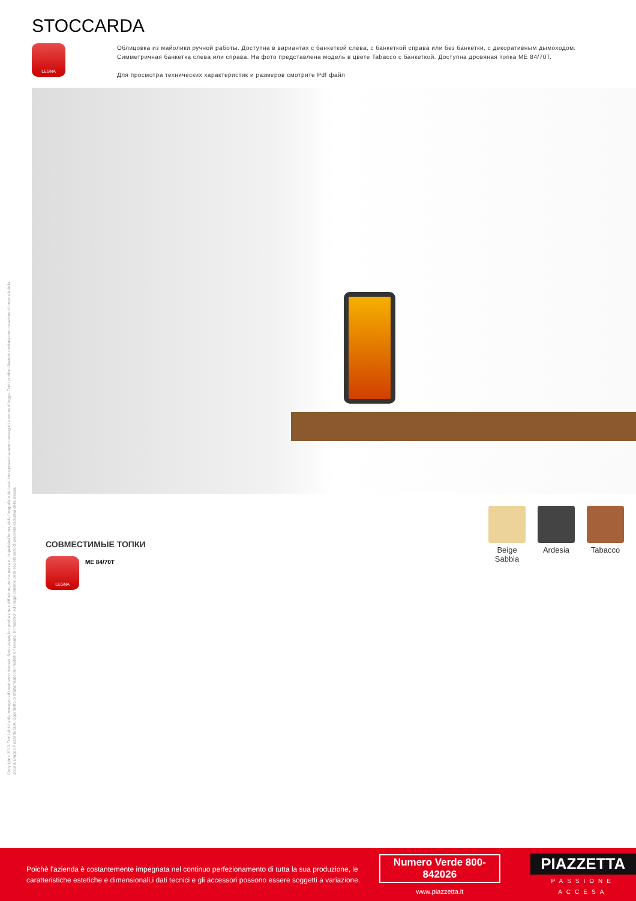Copyright c 2010. Tutti i diritti sulle immagini ed i testi sono riservati. Sono vietate la riproduzione e diffusione, anche parziale, in qualsiasi forma, delle fotografie e dei testi. I trasgressori saranno perseguiti a norma di legge. Tutti i prodotti illustrati costituiscono creazione di proprietà della
società Gruppo Piazzetta SpA. Ogni diritto di sfruttamento dei modelli è riservato. Il/i marchio/i ed i segni distintivi della società sono di proprietà esclusiva della stessa.
STOCCARDA
LEGNA
Облицовка из майолики ручной работы. Доступна в вариантах с банкеткой слева, с банкеткой справа или без банкетки, с декоративным дымоходом.
Симметричная банкетка слева или справа. На фото представлена модель в цвете Tabacco с банкеткой. Доступна дровяная топка ME 84/70T.
Для просмотра технических характеристик и размеров смотрите Pdf файл
СОВМЕСТИМЫЕ ТОПКИ
LEGNA
ME 84/70T
Beige Sabbia
Ardesia Tabacco
Poichè l'azienda è costantemente impegnata nel continuo perfezionamento di tutta la sua produzione, le caratteristiche estetiche e dimensionali,i dati tecnici e gli accessori possono essere soggetti a variazione.
Numero Verde 800-842026
www.piazzetta.it
PIAZZETTA
PASSIONE ACCESA